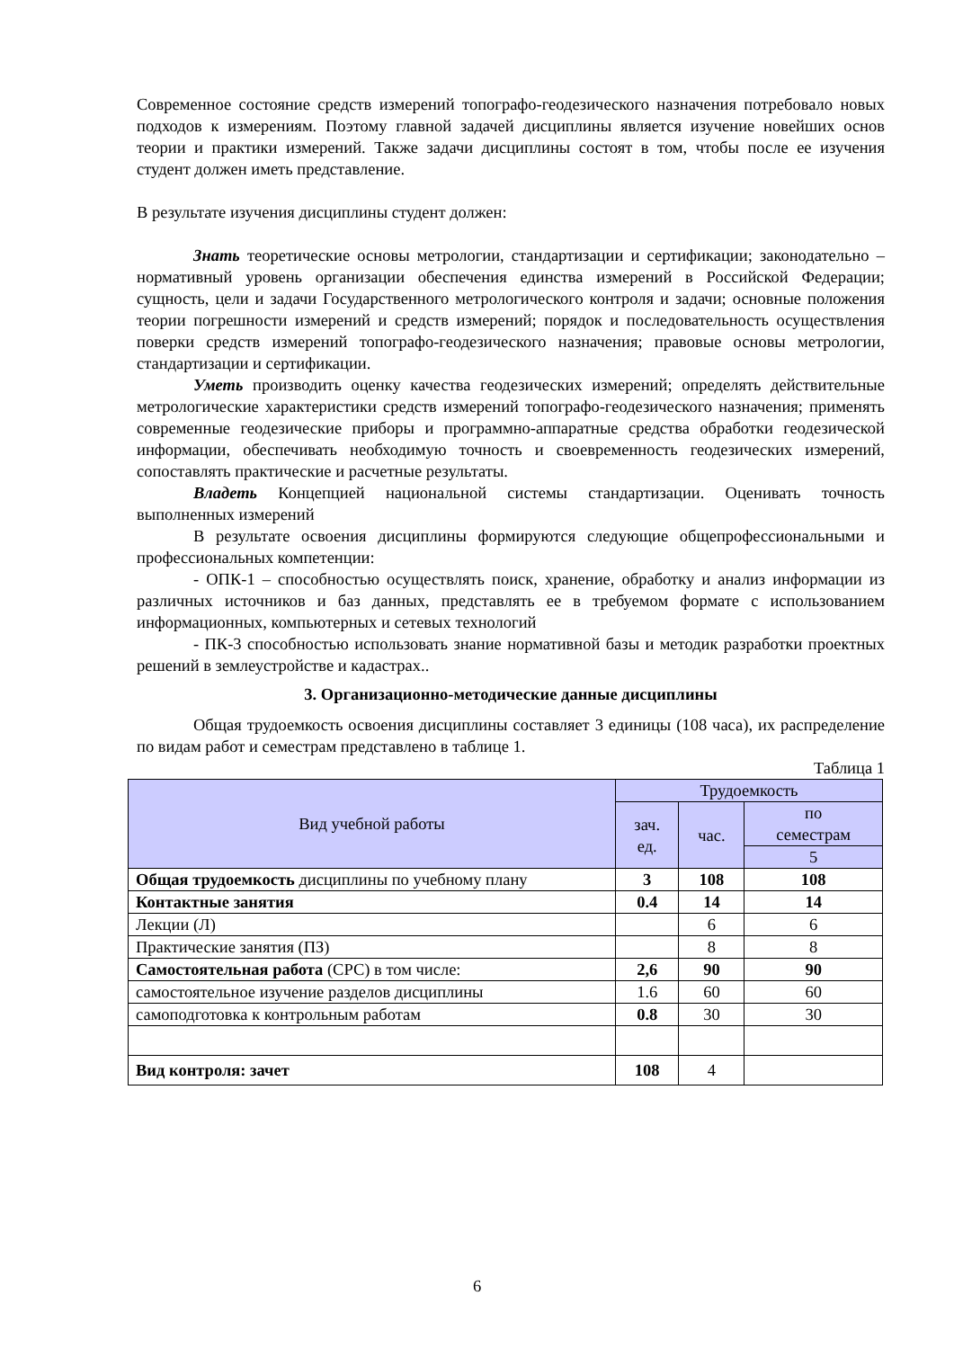Современное состояние средств измерений топографо-геодезического назначения потребовало новых подходов к измерениям. Поэтому главной задачей дисциплины является изучение новейших основ теории и практики измерений. Также задачи дисциплины состоят в том, чтобы после ее изучения студент должен иметь представление.
В результате изучения дисциплины студент должен:
Знать теоретические основы метрологии, стандартизации и сертификации; законодательно – нормативный уровень организации обеспечения единства измерений в Российской Федерации; сущность, цели и задачи Государственного метрологического контроля и задачи; основные положения теории погрешности измерений и средств измерений; порядок и последовательность осуществления поверки средств измерений топографо-геодезического назначения; правовые основы метрологии, стандартизации и сертификации.
Уметь производить оценку качества геодезических измерений; определять действительные метрологические характеристики средств измерений топографо-геодезического назначения; применять современные геодезические приборы и программно-аппаратные средства обработки геодезической информации, обеспечивать необходимую точность и своевременность геодезических измерений, сопоставлять практические и расчетные результаты.
Владеть Концепцией национальной системы стандартизации. Оценивать точность выполненных измерений
В результате освоения дисциплины формируются следующие общепрофессиональными и профессиональных компетенции:
- ОПК-1 – способностью осуществлять поиск, хранение, обработку и анализ информации из различных источников и баз данных, представлять ее в требуемом формате с использованием информационных, компьютерных и сетевых технологий
- ПК-3 способностью использовать знание нормативной базы и методик разработки проектных решений в землеустройстве и кадастрах..
3. Организационно-методические данные дисциплины
Общая трудоемкость освоения дисциплины составляет 3 единицы (108 часа), их распределение по видам работ и семестрам представлено в таблице 1.
Таблица 1
| Вид учебной работы | Трудоемкость | | |
| --- | --- | --- | --- |
| | зач. ед. | час. | по семестрам |
| | | | 5 |
| Общая трудоемкость дисциплины по учебному плану | 3 | 108 | 108 |
| Контактные занятия | 0.4 | 14 | 14 |
| Лекции (Л) | | 6 | 6 |
| Практические занятия (ПЗ) | | 8 | 8 |
| Самостоятельная работа (СРС) в том числе: | 2,6 | 90 | 90 |
| самостоятельное изучение разделов дисциплины | 1.6 | 60 | 60 |
| самоподготовка к контрольным работам | 0.8 | 30 | 30 |
| Вид контроля: зачет | 108 | 4 | |
6